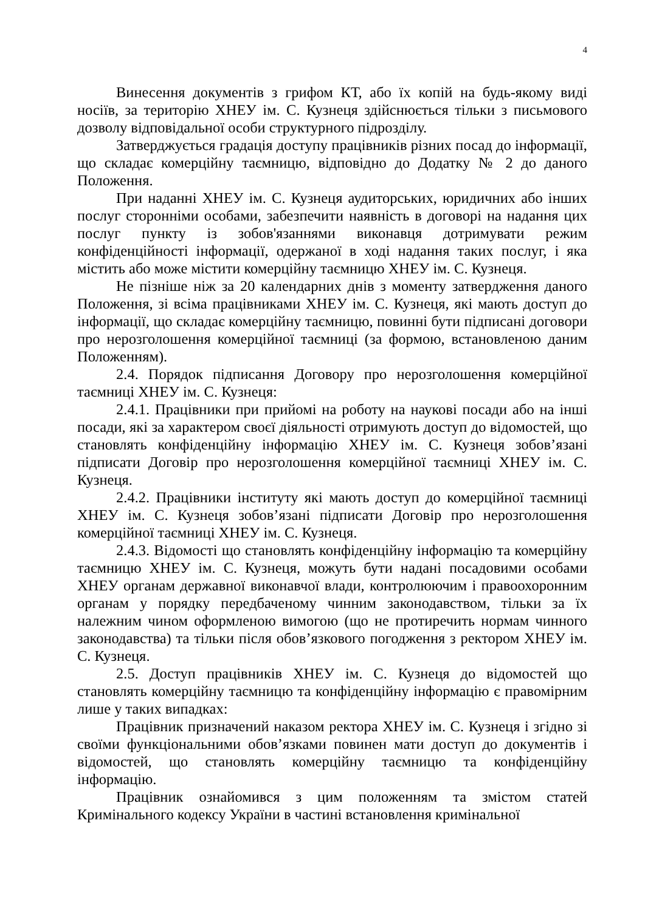4
Винесення документів з грифом КТ, або їх копій на будь-якому виді носіїв, за територію ХНЕУ ім. С. Кузнеця здійснюється тільки з письмового дозволу відповідальної особи структурного підрозділу.
Затверджується градація доступу працівників різних посад до інформації, що складає комерційну таємницю, відповідно до Додатку № 2 до даного Положення.
При наданні ХНЕУ ім. С. Кузнеця аудиторських, юридичних або інших послуг сторонніми особами, забезпечити наявність в договорі на надання цих послуг пункту із зобов'язаннями виконавця дотримувати режим конфіденційності інформації, одержаної в ході надання таких послуг, і яка містить або може містити комерційну таємницю ХНЕУ ім. С. Кузнеця.
Не пізніше ніж за 20 календарних днів з моменту затвердження даного Положення, зі всіма працівниками ХНЕУ ім. С. Кузнеця, які мають доступ до інформації, що складає комерційну таємницю, повинні бути підписані договори про нерозголошення комерційної таємниці (за формою, встановленою даним Положенням).
2.4. Порядок підписання Договору про нерозголошення комерційної таємниці ХНЕУ ім. С. Кузнеця:
2.4.1. Працівники при прийомі на роботу на наукові посади або на інші посади, які за характером своєї діяльності отримують доступ до відомостей, що становлять конфіденційну інформацію ХНЕУ ім. С. Кузнеця зобов’язані підписати Договір про нерозголошення комерційної таємниці ХНЕУ ім. С. Кузнеця.
2.4.2. Працівники інституту які мають доступ до комерційної таємниці ХНЕУ ім. С. Кузнеця зобов’язані підписати Договір про нерозголошення комерційної таємниці ХНЕУ ім. С. Кузнеця.
2.4.3. Відомості що становлять конфіденційну інформацію та комерційну таємницю ХНЕУ ім. С. Кузнеця, можуть бути надані посадовими особами ХНЕУ органам державної виконавчої влади, контролюючим і правоохоронним органам у порядку передбаченому чинним законодавством, тільки за їх належним чином оформленою вимогою (що не протиречить нормам чинного законодавства) та тільки після обов’язкового погодження з ректором ХНЕУ ім. С. Кузнеця.
2.5. Доступ працівників ХНЕУ ім. С. Кузнеця до відомостей що становлять комерційну таємницю та конфіденційну інформацію є правомірним лише у таких випадках:
Працівник призначений наказом ректора ХНЕУ ім. С. Кузнеця і згідно зі своїми функціональними обов’язками повинен мати доступ до документів і відомостей, що становлять комерційну таємницю та конфіденційну інформацію.
Працівник ознайомився з цим положенням та змістом статей Кримінального кодексу України в частині встановлення кримінальної